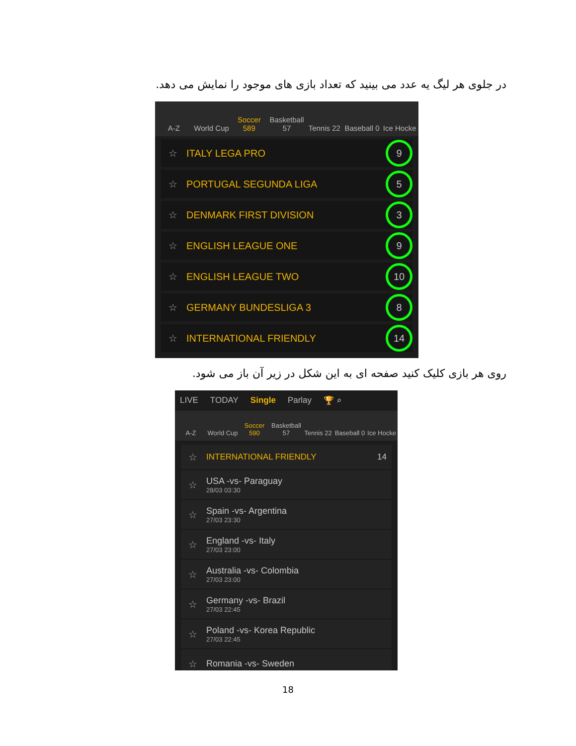در جلوی هر لیگ یه عدد می بینید که تعداد بازی های موجود را نمایش می دهد.
A-Z
World Cup
Soccer 589
Basketball 57
Tennis 22
Baseball 0
Ice Hocke
☆ ITALY LEGA PRO 9
☆ PORTUGAL SEGUNDA LIGA 5
☆ DENMARK FIRST DIVISION 3
☆ ENGLISH LEAGUE ONE 9
☆ ENGLISH LEAGUE TWO 10
☆ GERMANY BUNDESLIGA 3 8
☆ INTERNATIONAL FRIENDLY 14
روی هر بازی کلیک کنید صفحه ای به این شکل در زیر آن باز می شود.
LIVE TODAY Single Parlay 🏆 ⌕
A-Z
World Cup
Soccer 590
Basketball 57
Tennis 22
Baseball 0
Ice Hocke
☆ INTERNATIONAL FRIENDLY 14
☆
USA -vs- Paraguay
28/03 03:30
☆
Spain -vs- Argentina
27/03 23:30
☆
England -vs- Italy
27/03 23:00
☆
Australia -vs- Colombia
27/03 23:00
☆
Germany -vs- Brazil
27/03 22:45
☆
Poland -vs- Korea Republic
27/03 22:45
☆ Romania -vs- Sweden
18